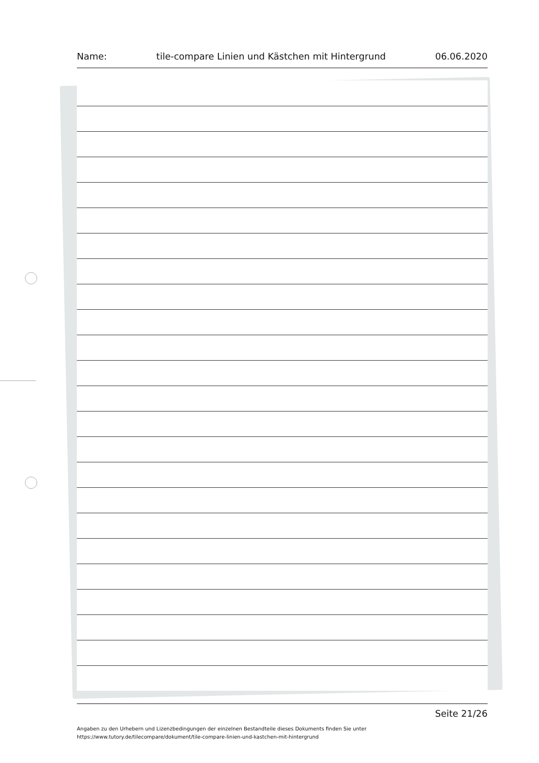Name: tile-compare Linien und Kästchen mit Hintergrund 06.06.2020
Seite 21/26
Angaben zu den Urhebern und Lizenzbedingungen der einzelnen Bestandteile dieses Dokuments finden Sie unter
https://www.tutory.de/tilecompare/dokument/tile-compare-linien-und-kastchen-mit-hintergrund